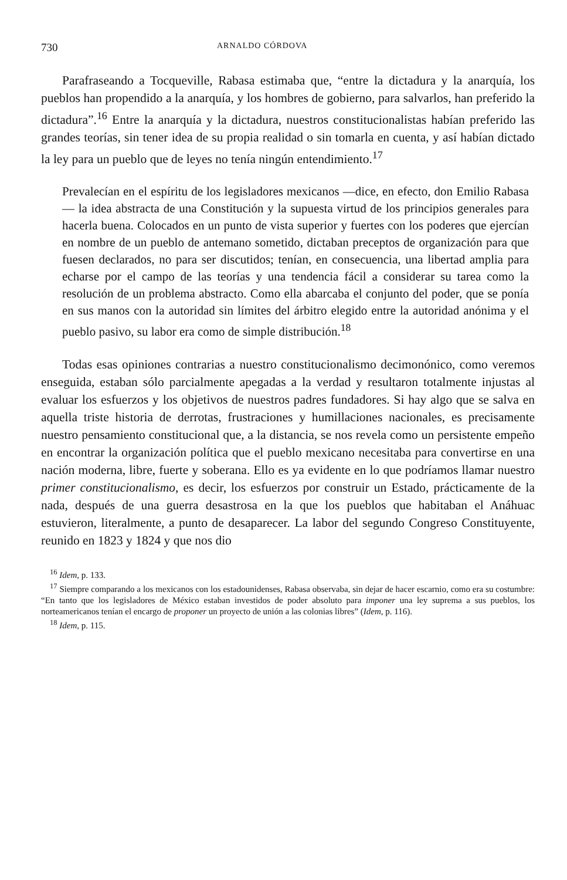730 ARNALDO CÓRDOVA
Parafraseando a Tocqueville, Rabasa estimaba que, “entre la dictadura y la anarquía, los pueblos han propendido a la anarquía, y los hombres de gobierno, para salvarlos, han preferido la dictadura”.<sup>16</sup> Entre la anarquía y la dictadura, nuestros constitucionalistas habían preferido las grandes teorías, sin tener idea de su propia realidad o sin tomarla en cuenta, y así habían dictado la ley para un pueblo que de leyes no tenía ningún entendimiento.<sup>17</sup>
Prevalecían en el espíritu de los legisladores mexicanos —dice, en efecto, don Emilio Rabasa— la idea abstracta de una Constitución y la supuesta virtud de los principios generales para hacerla buena. Colocados en un punto de vista superior y fuertes con los poderes que ejercían en nombre de un pueblo de antemano sometido, dictaban preceptos de organización para que fuesen declarados, no para ser discutidos; tenían, en consecuencia, una libertad amplia para echarse por el campo de las teorías y una tendencia fácil a considerar su tarea como la resolución de un problema abstracto. Como ella abarcaba el conjunto del poder, que se ponía en sus manos con la autoridad sin límites del árbitro elegido entre la autoridad anónima y el pueblo pasivo, su labor era como de simple distribución.<sup>18</sup>
Todas esas opiniones contrarias a nuestro constitucionalismo decimonónico, como veremos enseguida, estaban sólo parcialmente apegadas a la verdad y resultaron totalmente injustas al evaluar los esfuerzos y los objetivos de nuestros padres fundadores. Si hay algo que se salva en aquella triste historia de derrotas, frustraciones y humillaciones nacionales, es precisamente nuestro pensamiento constitucional que, a la distancia, se nos revela como un persistente empeño en encontrar la organización política que el pueblo mexicano necesitaba para convertirse en una nación moderna, libre, fuerte y soberana. Ello es ya evidente en lo que podríamos llamar nuestro primer constitucionalismo, es decir, los esfuerzos por construir un Estado, prácticamente de la nada, después de una guerra desastrosa en la que los pueblos que habitaban el Anáhuac estuvieron, literalmente, a punto de desaparecer. La labor del segundo Congreso Constituyente, reunido en 1823 y 1824 y que nos dio
<sup>16</sup> Idem, p. 133.
<sup>17</sup> Siempre comparando a los mexicanos con los estadounidenses, Rabasa observaba, sin dejar de hacer escarnio, como era su costumbre: “En tanto que los legisladores de México estaban investidos de poder absoluto para imponer una ley suprema a sus pueblos, los norteamericanos tenían el encargo de proponer un proyecto de unión a las colonias libres” (Idem, p. 116).
<sup>18</sup> Idem, p. 115.